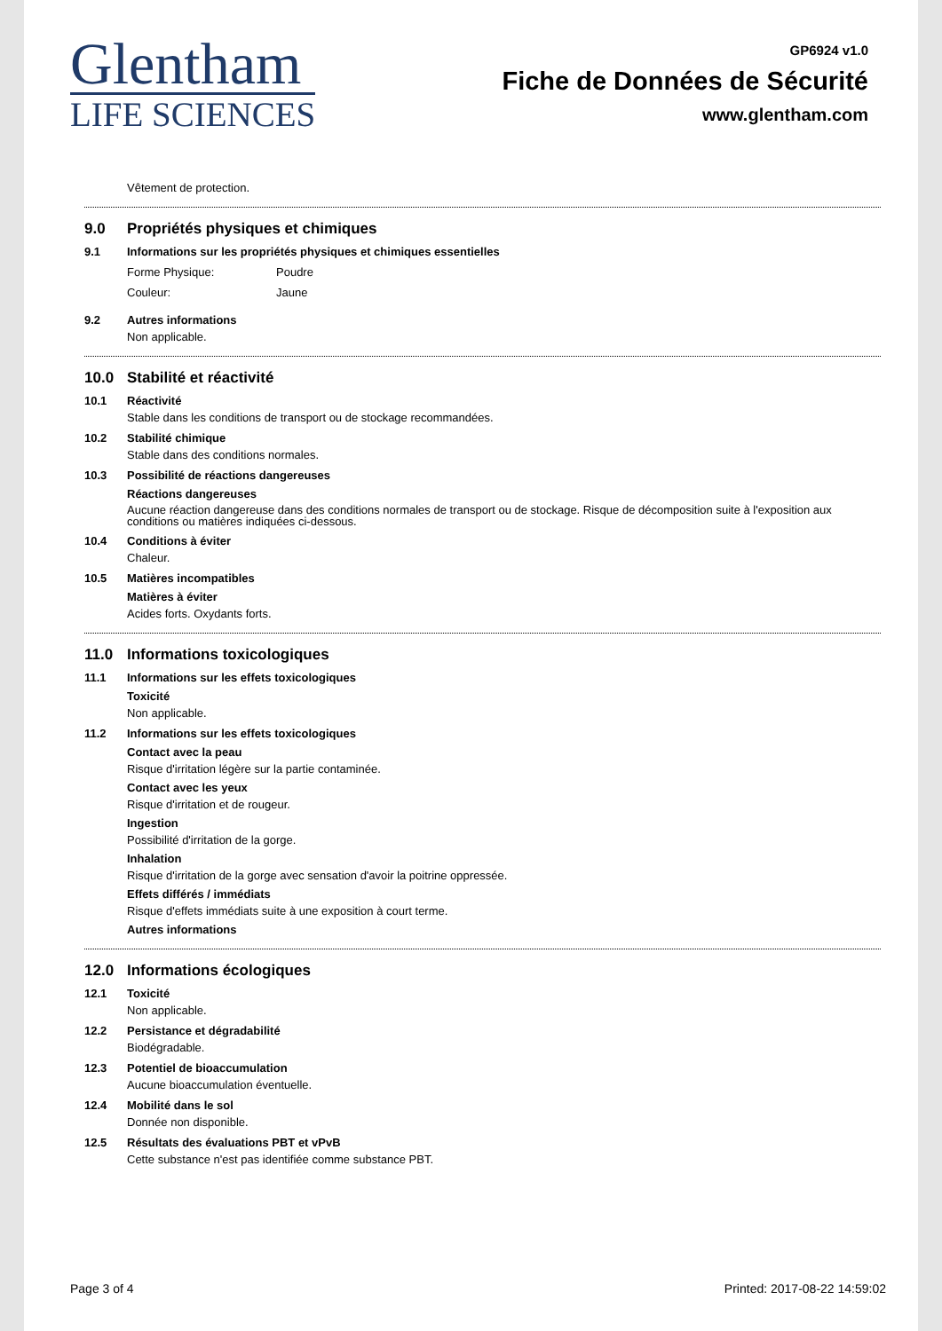Glentham
LIFE SCIENCES
GP6924 v1.0
Fiche de Données de Sécurité
www.glentham.com
Vêtement de protection.
9.0 Propriétés physiques et chimiques
9.1 Informations sur les propriétés physiques et chimiques essentielles
Forme Physique: Poudre
Couleur: Jaune
9.2 Autres informations
Non applicable.
10.0 Stabilité et réactivité
10.1 Réactivité
Stable dans les conditions de transport ou de stockage recommandées.
10.2 Stabilité chimique
Stable dans des conditions normales.
10.3 Possibilité de réactions dangereuses
Réactions dangereuses
Aucune réaction dangereuse dans des conditions normales de transport ou de stockage. Risque de décomposition suite à l'exposition aux conditions ou matières indiquées ci-dessous.
10.4 Conditions à éviter
Chaleur.
10.5 Matières incompatibles
Matières à éviter
Acides forts. Oxydants forts.
11.0 Informations toxicologiques
11.1 Informations sur les effets toxicologiques
Toxicité
Non applicable.
11.2 Informations sur les effets toxicologiques
Contact avec la peau
Risque d'irritation légère sur la partie contaminée.
Contact avec les yeux
Risque d'irritation et de rougeur.
Ingestion
Possibilité d'irritation de la gorge.
Inhalation
Risque d'irritation de la gorge avec sensation d'avoir la poitrine oppressée.
Effets différés / immédiats
Risque d'effets immédiats suite à une exposition à court terme.
Autres informations
12.0 Informations écologiques
12.1 Toxicité
Non applicable.
12.2 Persistance et dégradabilité
Biodégradable.
12.3 Potentiel de bioaccumulation
Aucune bioaccumulation éventuelle.
12.4 Mobilité dans le sol
Donnée non disponible.
12.5 Résultats des évaluations PBT et vPvB
Cette substance n'est pas identifiée comme substance PBT.
Page 3 of 4 Printed: 2017-08-22 14:59:02